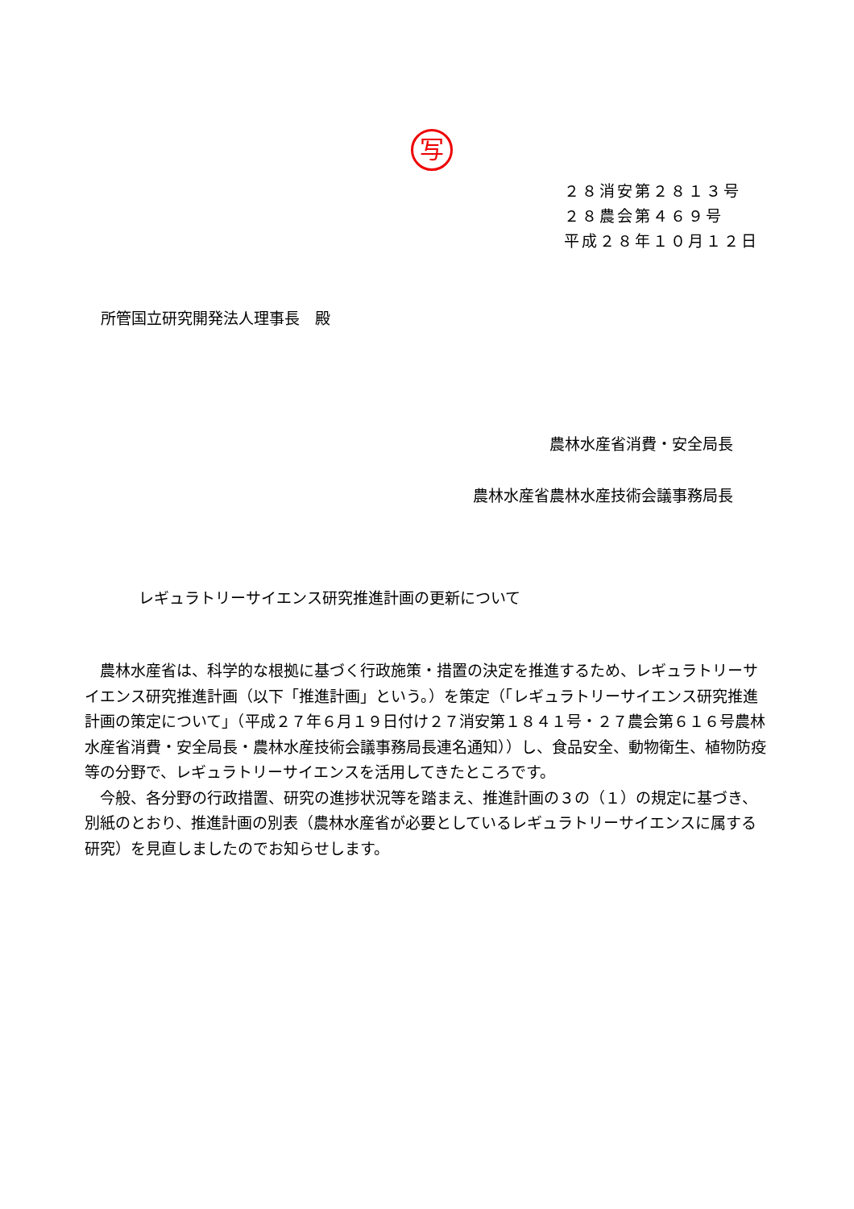写
２８消安第２８１３号
２８農会第４６９号
平成２８年１０月１２日
所管国立研究開発法人理事長　殿
農林水産省消費・安全局長
農林水産省農林水産技術会議事務局長
レギュラトリーサイエンス研究推進計画の更新について
農林水産省は、科学的な根拠に基づく行政施策・措置の決定を推進するため、レギュラトリーサイエンス研究推進計画（以下「推進計画」という。）を策定（「レギュラトリーサイエンス研究推進計画の策定について」（平成２７年６月１９日付け２７消安第１８４１号・２７農会第６１６号農林水産省消費・安全局長・農林水産技術会議事務局長連名通知））し、食品安全、動物衛生、植物防疫等の分野で、レギュラトリーサイエンスを活用してきたところです。
今般、各分野の行政措置、研究の進捗状況等を踏まえ、推進計画の３の（１）の規定に基づき、別紙のとおり、推進計画の別表（農林水産省が必要としているレギュラトリーサイエンスに属する研究）を見直しましたのでお知らせします。